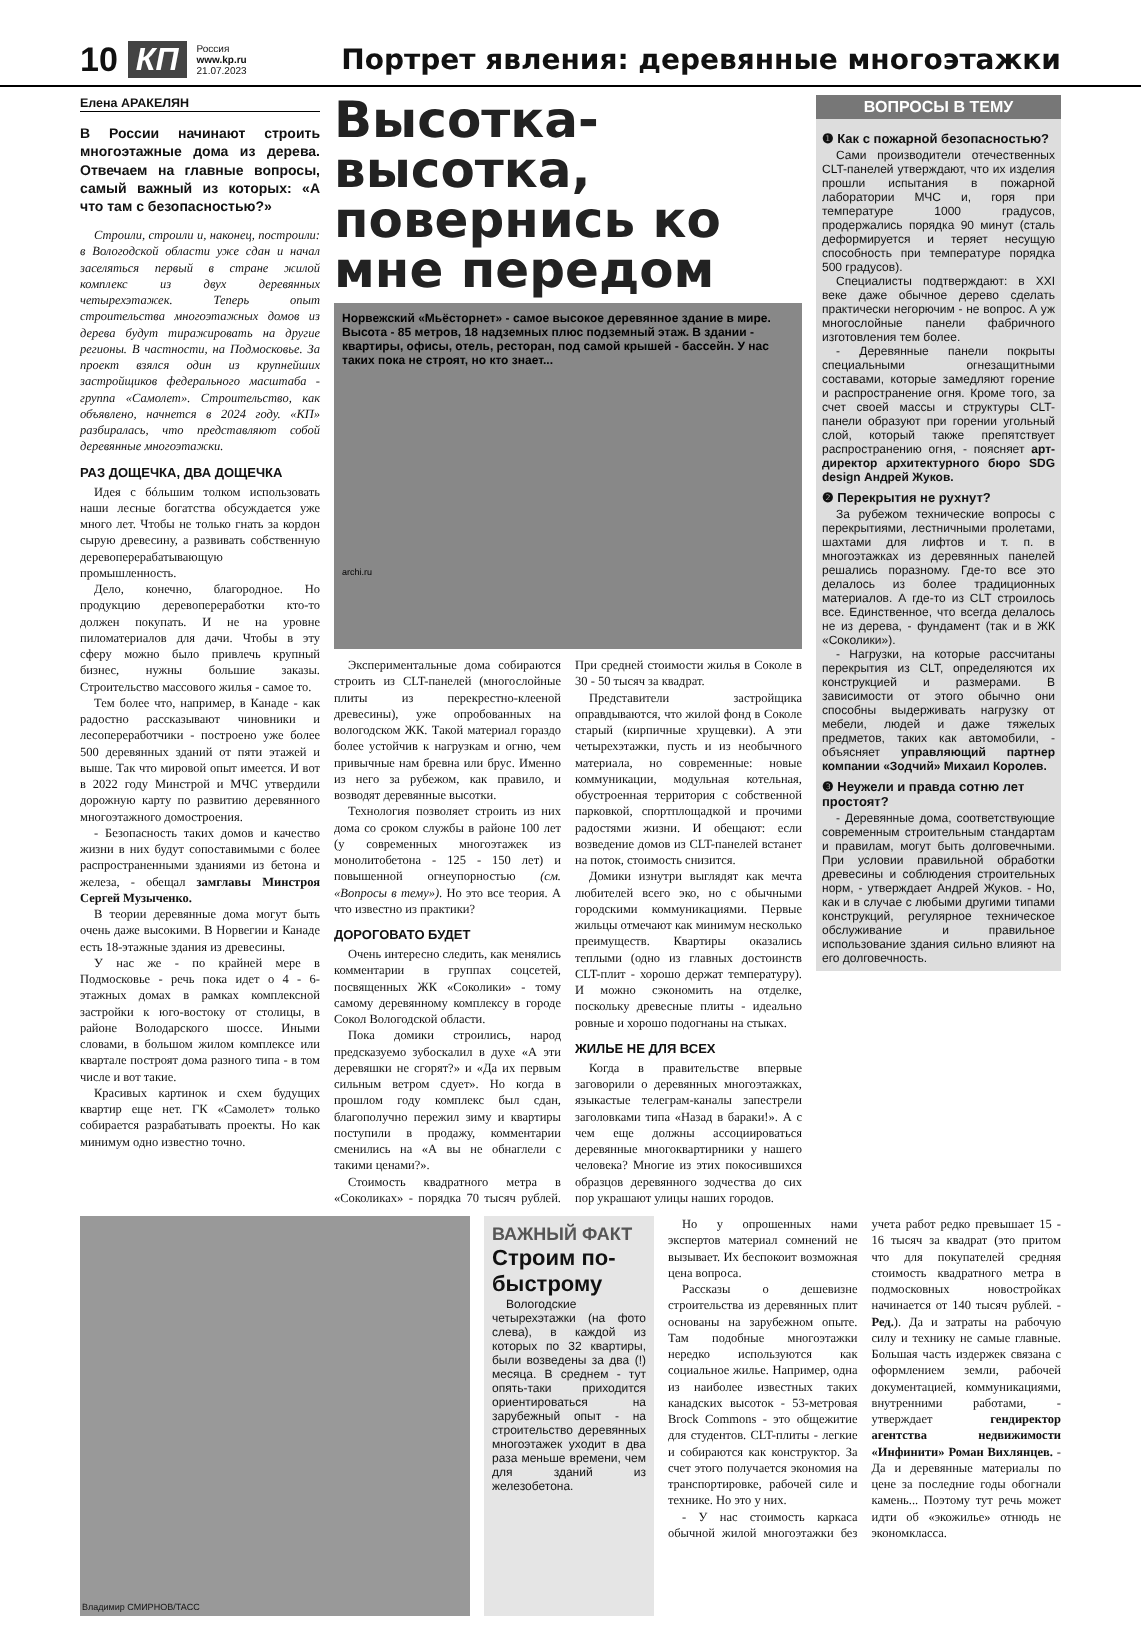10 КП
Россия
www.kp.ru
21.07.2023
Портрет явления: деревянные многоэтажки
Елена АРАКЕЛЯН
В России начинают строить многоэтажные дома из дерева. Отвечаем на главные вопросы, самый важный из которых: «А что там с безопасностью?»
Строили, строили и, наконец, построили: в Вологодской области уже сдан и начал заселяться первый в стране жилой комплекс из двух деревянных четырехэтажек. Теперь опыт строительства многоэтажных домов из дерева будут тиражировать на другие регионы. В частности, на Подмосковье. За проект взялся один из крупнейших застройщиков федерального масштаба - группа «Самолет». Строительство, как объявлено, начнется в 2024 году. «КП» разбиралась, что представляют собой деревянные многоэтажки.
РАЗ ДОЩЕЧКА, ДВА ДОЩЕЧКА
Идея с бóльшим толком использовать наши лесные богатства обсуждается уже много лет. Чтобы не только гнать за кордон сырую древесину, а развивать собственную деревоперерабатывающую промышленность.
Дело, конечно, благородное. Но продукцию деревопереработки кто-то должен покупать. И не на уровне пиломатериалов для дачи. Чтобы в эту сферу можно было привлечь крупный бизнес, нужны большие заказы. Строительство массового жилья - самое то.
Тем более что, например, в Канаде - как радостно рассказывают чиновники и лесопереработчики - построено уже более 500 деревянных зданий от пяти этажей и выше. Так что мировой опыт имеется. И вот в 2022 году Минстрой и МЧС утвердили дорожную карту по развитию деревянного многоэтажного домостроения.
- Безопасность таких домов и качество жизни в них будут сопоставимыми с более распространенными зданиями из бетона и железа, - обещал замглавы Минстроя Сергей Музыченко.
В теории деревянные дома могут быть очень даже высокими. В Норвегии и Канаде есть 18-этажные здания из древесины.
У нас же - по крайней мере в Подмосковье - речь пока идет о 4 - 6-этажных домах в рамках комплексной застройки к юго-востоку от столицы, в районе Володарского шоссе. Иными словами, в большом жилом комплексе или квартале построят дома разного типа - в том числе и вот такие.
Красивых картинок и схем будущих квартир еще нет. ГК «Самолет» только собирается разрабатывать проекты. Но как минимум одно известно точно.
Высотка-высотка, повернись ко мне передом
Норвежский «Мьёсторнет» - самое высокое деревянное здание в мире. Высота - 85 метров, 18 надземных плюс подземный этаж. В здании - квартиры, офисы, отель, ресторан, под самой крышей - бассейн. У нас таких пока не строят, но кто знает...
archi.ru
Экспериментальные дома собираются строить из CLT-панелей (многослойные плиты из перекрестно-клееной древесины), уже опробованных на вологодском ЖК. Такой материал гораздо более устойчив к нагрузкам и огню, чем привычные нам бревна или брус. Именно из него за рубежом, как правило, и возводят деревянные высотки.
Технология позволяет строить из них дома со сроком службы в районе 100 лет (у современных многоэтажек из монолитобетона - 125 - 150 лет) и повышенной огнеупорностью (см. «Вопросы в тему»). Но это все теория. А что известно из практики?
ДОРОГОВАТО БУДЕТ
Очень интересно следить, как менялись комментарии в группах соцсетей, посвященных ЖК «Соколики» - тому самому деревянному комплексу в городе Сокол Вологодской области.
Пока домики строились, народ предсказуемо зубоскалил в духе «А эти деревяшки не сгорят?» и «Да их первым сильным ветром сдует». Но когда в прошлом году комплекс был сдан, благополучно пережил зиму и квартиры поступили в продажу, комментарии сменились на «А вы не обнаглели с такими ценами?».
Стоимость квадратного метра в «Соколиках» - порядка 70 тысяч рублей. При средней стоимости жилья в Соколе в 30 - 50 тысяч за квадрат.
Представители застройщика оправдываются, что жилой фонд в Соколе старый (кирпичные хрущевки). А эти четырехэтажки, пусть и из необычного материала, но современные: новые коммуникации, модульная котельная, обустроенная территория с собственной парковкой, спортплощадкой и прочими радостями жизни. И обещают: если возведение домов из CLT-панелей встанет на поток, стоимость снизится.
Домики изнутри выглядят как мечта любителей всего эко, но с обычными городскими коммуникациями. Первые жильцы отмечают как минимум несколько преимуществ. Квартиры оказались теплыми (одно из главных достоинств CLT-плит - хорошо держат температуру). И можно сэкономить на отделке, поскольку древесные плиты - идеально ровные и хорошо подогнаны на стыках.
ЖИЛЬЕ НЕ ДЛЯ ВСЕХ
Когда в правительстве впервые заговорили о деревянных многоэтажках, языкастые телеграм-каналы запестрели заголовками типа «Назад в бараки!». А с чем еще должны ассоциироваться деревянные многоквартирники у нашего человека? Многие из этих покосившихся образцов деревянного зодчества до сих пор украшают улицы наших городов.
ВОПРОСЫ В ТЕМУ
❶ Как с пожарной безопасностью?
Сами производители отечественных CLT-панелей утверждают, что их изделия прошли испытания в пожарной лаборатории МЧС и, горя при температуре 1000 градусов, продержались порядка 90 минут (сталь деформируется и теряет несущую способность при температуре порядка 500 градусов).
Специалисты подтверждают: в XXI веке даже обычное дерево сделать практически негорючим - не вопрос. А уж многослойные панели фабричного изготовления тем более.
- Деревянные панели покрыты специальными огнезащитными составами, которые замедляют горение и распространение огня. Кроме того, за счет своей массы и структуры CLT-панели образуют при горении угольный слой, который также препятствует распространению огня, - поясняет арт-директор архитектурного бюро SDG design Андрей Жуков.
❷ Перекрытия не рухнут?
За рубежом технические вопросы с перекрытиями, лестничными пролетами, шахтами для лифтов и т. п. в многоэтажках из деревянных панелей решались поразному. Где-то все это делалось из более традиционных материалов. А где-то из CLT строилось все. Единственное, что всегда делалось не из дерева, - фундамент (так и в ЖК «Соколики»).
- Нагрузки, на которые рассчитаны перекрытия из CLT, определяются их конструкцией и размерами. В зависимости от этого обычно они способны выдерживать нагрузку от мебели, людей и даже тяжелых предметов, таких как автомобили, - объясняет управляющий партнер компании «Зодчий» Михаил Королев.
❸ Неужели и правда сотню лет простоят?
- Деревянные дома, соответствующие современным строительным стандартам и правилам, могут быть долговечными. При условии правильной обработки древесины и соблюдения строительных норм, - утверждает Андрей Жуков. - Но, как и в случае с любыми другими типами конструкций, регулярное техническое обслуживание и правильное использование здания сильно влияют на его долговечность.
Владимир СМИРНОВ/ТАСС
ВАЖНЫЙ ФАКТ
Строим по-быстрому
Вологодские четырехэтажки (на фото слева), в каждой из которых по 32 квартиры, были возведены за два (!) месяца. В среднем - тут опять-таки приходится ориентироваться на зарубежный опыт - на строительство деревянных многоэтажек уходит в два раза меньше времени, чем для зданий из железобетона.
Но у опрошенных нами экспертов материал сомнений не вызывает. Их беспокоит возможная цена вопроса.
Рассказы о дешевизне строительства из деревянных плит основаны на зарубежном опыте. Там подобные многоэтажки нередко используются как социальное жилье. Например, одна из наиболее известных таких канадских высоток - 53-метровая Brock Commons - это общежитие для студентов. CLT-плиты - легкие и собираются как конструктор. За счет этого получается экономия на транспортировке, рабочей силе и технике. Но это у них.
- У нас стоимость каркаса обычной жилой многоэтажки без учета работ редко превышает 15 - 16 тысяч за квадрат (это притом что для покупателей средняя стоимость квадратного метра в подмосковных новостройках начинается от 140 тысяч рублей. - Ред.). Да и затраты на рабочую силу и технику не самые главные. Большая часть издержек связана с оформлением земли, рабочей документацией, коммуникациями, внутренними работами, - утверждает гендиректор агентства недвижимости «Инфинити» Роман Вихлянцев. - Да и деревянные материалы по цене за последние годы обогнали камень... Поэтому тут речь может идти об «экожилье» отнюдь не экономкласса.